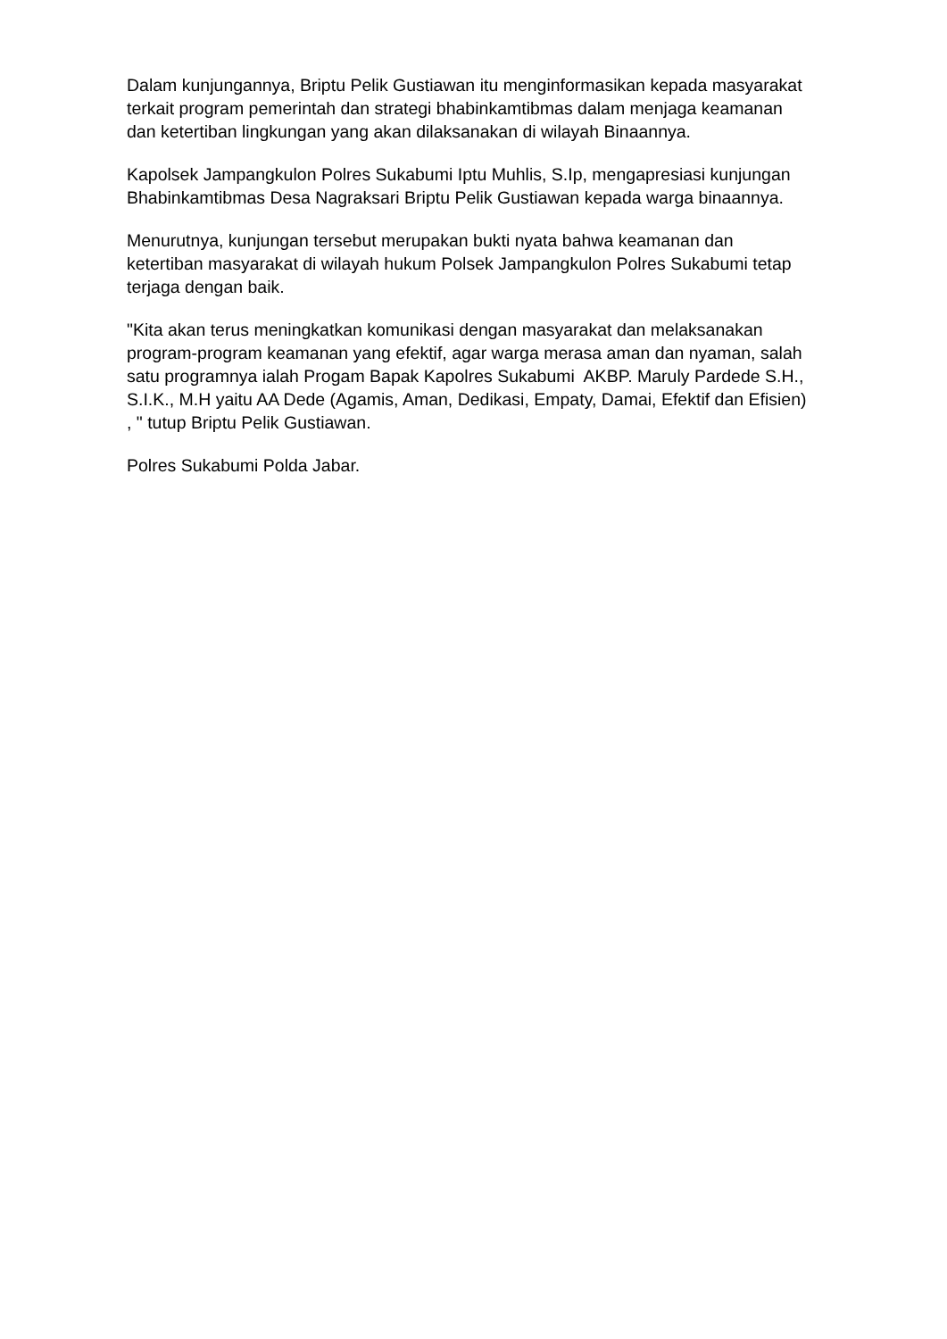Dalam kunjungannya, Briptu Pelik Gustiawan itu menginformasikan kepada masyarakat terkait program pemerintah dan strategi bhabinkamtibmas dalam menjaga keamanan dan ketertiban lingkungan yang akan dilaksanakan di wilayah Binaannya.
Kapolsek Jampangkulon Polres Sukabumi Iptu Muhlis, S.Ip, mengapresiasi kunjungan Bhabinkamtibmas Desa Nagraksari Briptu Pelik Gustiawan kepada warga binaannya.
Menurutnya, kunjungan tersebut merupakan bukti nyata bahwa keamanan dan ketertiban masyarakat di wilayah hukum Polsek Jampangkulon Polres Sukabumi tetap terjaga dengan baik.
"Kita akan terus meningkatkan komunikasi dengan masyarakat dan melaksanakan program-program keamanan yang efektif, agar warga merasa aman dan nyaman, salah satu programnya ialah Progam Bapak Kapolres Sukabumi AKBP. Maruly Pardede S.H., S.I.K., M.H yaitu AA Dede (Agamis, Aman, Dedikasi, Empaty, Damai, Efektif dan Efisien) , " tutup Briptu Pelik Gustiawan.
Polres Sukabumi Polda Jabar.